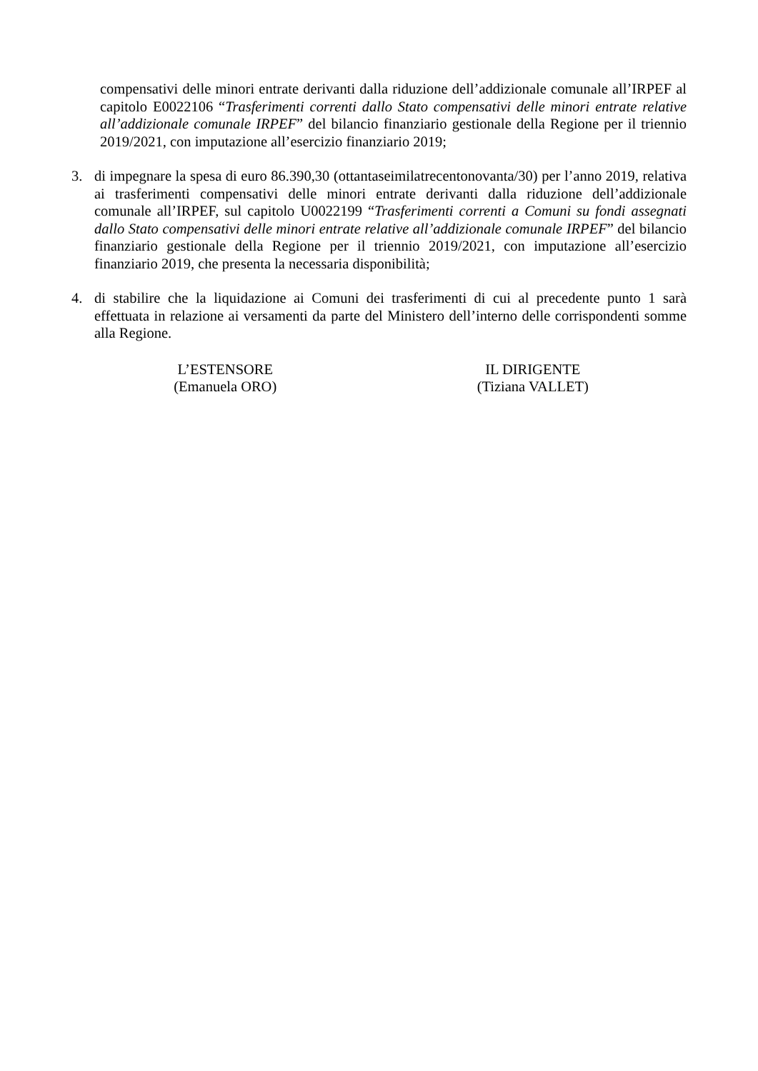compensativi delle minori entrate derivanti dalla riduzione dell’addizionale comunale all’IRPEF al capitolo E0022106 “Trasferimenti correnti dallo Stato compensativi delle minori entrate relative all’addizionale comunale IRPEF” del bilancio finanziario gestionale della Regione per il triennio 2019/2021, con imputazione all’esercizio finanziario 2019;
3. di impegnare la spesa di euro 86.390,30 (ottantaseimilatrecentonovanta/30) per l’anno 2019, relativa ai trasferimenti compensativi delle minori entrate derivanti dalla riduzione dell’addizionale comunale all’IRPEF, sul capitolo U0022199 “Trasferimenti correnti a Comuni su fondi assegnati dallo Stato compensativi delle minori entrate relative all’addizionale comunale IRPEF” del bilancio finanziario gestionale della Regione per il triennio 2019/2021, con imputazione all’esercizio finanziario 2019, che presenta la necessaria disponibilità;
4. di stabilire che la liquidazione ai Comuni dei trasferimenti di cui al precedente punto 1 sarà effettuata in relazione ai versamenti da parte del Ministero dell’interno delle corrispondenti somme alla Regione.
L’ESTENSORE
(Emanuela ORO)
IL DIRIGENTE
(Tiziana VALLET)